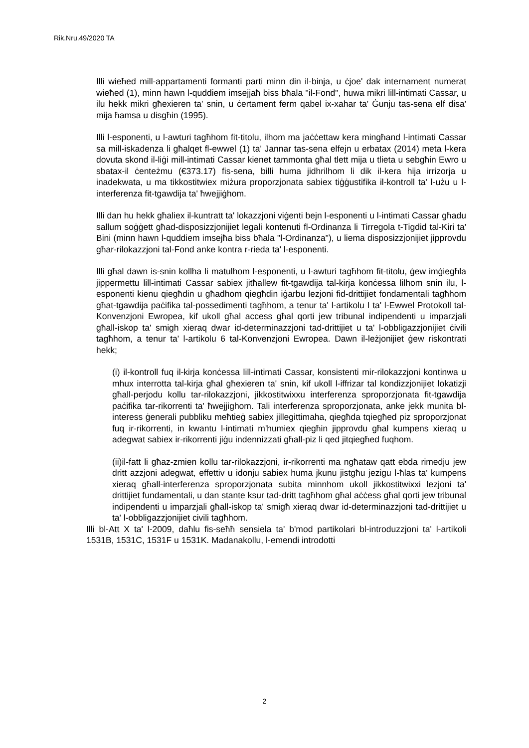Rik.Nru.49/2020 TA
Illi wieħed mill-appartamenti formanti parti minn din il-binja, u ċjoe' dak internament numerat wieħed (1), minn hawn l-quddiem imsejjaħ biss bħala "il-Fond", huwa mikri lill-intimati Cassar, u ilu hekk mikri għexieren ta' snin, u ċertament ferm qabel ix-xahar ta' Ġunju tas-sena elf disa' mija ħamsa u disgħin (1995).
Illi l-esponenti, u l-awturi tagħhom fit-titolu, ilhom ma jaċċettaw kera mingħand l-intimati Cassar sa mill-iskadenza li għalqet fl-ewwel (1) ta' Jannar tas-sena elfejn u erbatax (2014) meta l-kera dovuta skond il-liġi mill-intimati Cassar kienet tammonta għal tlett mija u tlieta u sebgħin Ewro u sbatax-il ċenteżmu (€373.17) fis-sena, billi huma jidhrilhom li dik il-kera hija irrizorja u inadekwata, u ma tikkostitwiex miżura proporzjonata sabiex tiġġustifika il-kontroll ta' l-użu u l-interferenza fit-tgawdija ta' ħwejjiġhom.
Illi dan hu hekk għaliex il-kuntratt ta' lokazzjoni viġenti bejn l-esponenti u l-intimati Cassar għadu sallum soġġett għad-disposizzjonijiet legali kontenuti fl-Ordinanza li Tirregola t-Tigdid tal-Kiri ta' Bini (minn hawn l-quddiem imsejħa biss bħala "l-Ordinanza"), u liema disposizzjonijiet jipprovdu għar-rilokazzjoni tal-Fond anke kontra r-rieda ta' l-esponenti.
Illi għal dawn is-snin kollha li matulhom l-esponenti, u l-awturi tagħhom fit-titolu, ġew imġiegħla jippermettu lill-intimati Cassar sabiex jitħallew fit-tgawdija tal-kirja konċessa lilhom snin ilu, l-esponenti kienu qiegħdin u għadhom qiegħdin iġarbu lezjoni fid-drittijiet fondamentali tagħhom għat-tgawdija paċifika tal-possedimenti tagħhom, a tenur ta' l-artikolu I ta' l-Ewwel Protokoll tal-Konvenzjoni Ewropea, kif ukoll għal access għal qorti jew tribunal indipendenti u imparzjali għall-iskop ta' smigh xieraq dwar id-determinazzjoni tad-drittijiet u ta' l-obbligazzjonijiet ċivili tagħhom, a tenur ta' l-artikolu 6 tal-Konvenzjoni Ewropea. Dawn il-leżjonijiet ġew riskontrati hekk;
(i) il-kontroll fuq il-kirja konċessa lill-intimati Cassar, konsistenti mir-rilokazzjoni kontinwa u mhux interrotta tal-kirja għal għexieren ta' snin, kif ukoll l-iffrizar tal kondizzjonijiet lokatizji għall-perjodu kollu tar-rilokazzjoni, jikkostitwixxu interferenza sproporzjonata fit-tgawdija paċifika tar-rikorrenti ta' ħwejjighom. Tali interferenza sproporzjonata, anke jekk munita bl-interess ġenerali pubbliku meħtieġ sabiex jillegittimaha, qiegħda tqiegħed piz sproporzjonat fuq ir-rikorrenti, in kwantu l-intimati m'humiex qiegħin jipprovdu għal kumpens xieraq u adegwat sabiex ir-rikorrenti jiġu indennizzati għall-piz li qed jitqiegħed fuqhom.
(ii)il-fatt li għaz-zmien kollu tar-rilokazzjoni, ir-rikorrenti ma ngħataw qatt ebda rimedju jew dritt azzjoni adegwat, effettiv u idonju sabiex huma jkunu jistgħu jezigu l-ħlas ta' kumpens xieraq għall-interferenza sproporzjonata subita minnhom ukoll jikkostitwixxi lezjoni ta' drittijiet fundamentali, u dan stante ksur tad-dritt tagħhom għal aċċess għal qorti jew tribunal indipendenti u imparzjali għall-iskop ta' smigħ xieraq dwar id-determinazzjoni tad-drittijiet u ta' l-obbligazzjonijiet civili tagħhom.
Illi bl-Att X ta' l-2009, daħlu fis-seħħ sensiela ta' b'mod partikolari bl-introduzzjoni ta' l-artikoli 1531B, 1531C, 1531F u 1531K. Madanakollu, l-emendi introdotti
2